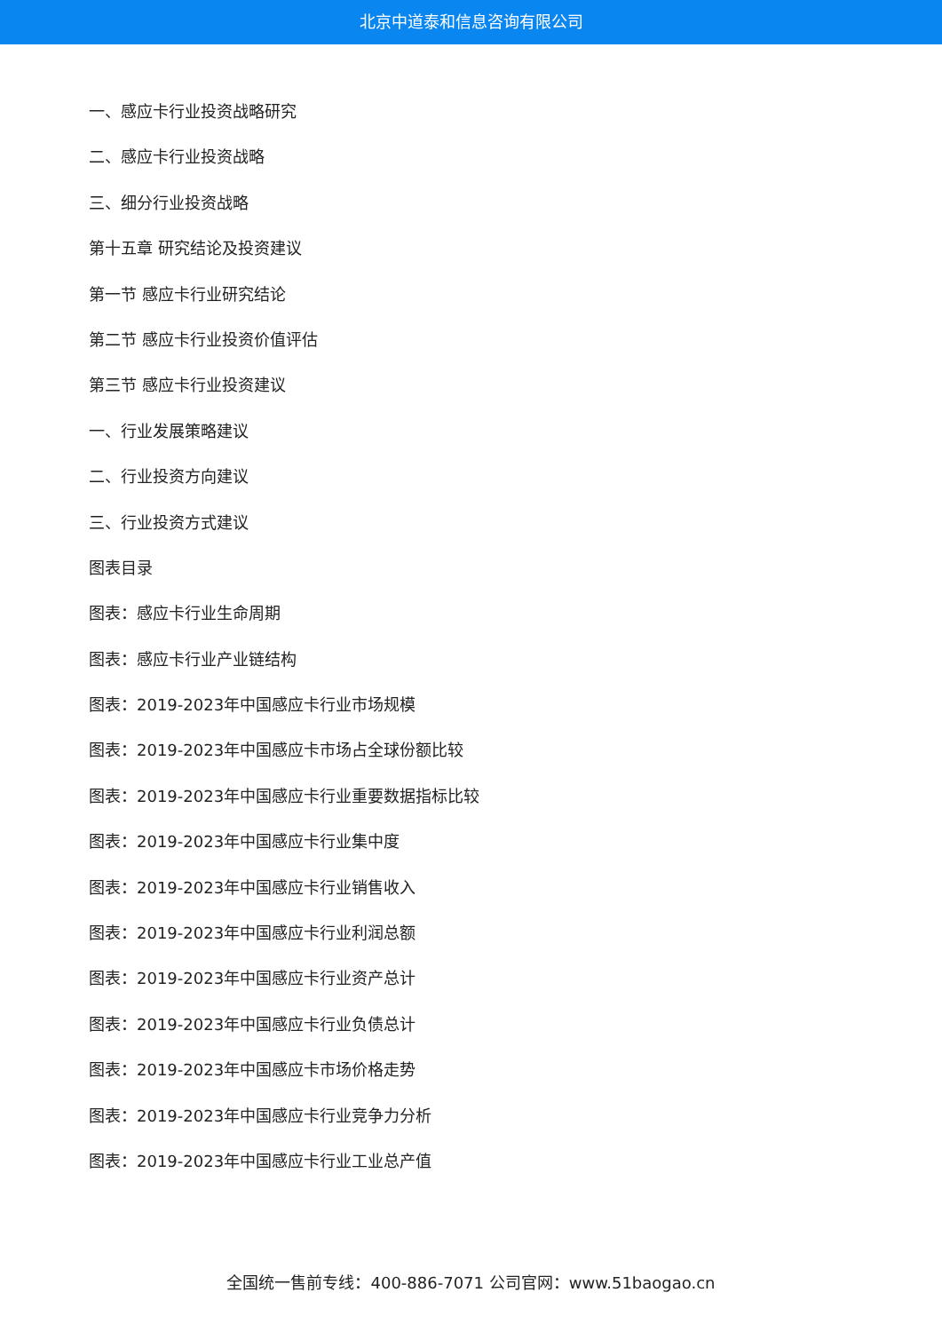北京中道泰和信息咨询有限公司
一、感应卡行业投资战略研究
二、感应卡行业投资战略
三、细分行业投资战略
第十五章 研究结论及投资建议
第一节 感应卡行业研究结论
第二节 感应卡行业投资价值评估
第三节 感应卡行业投资建议
一、行业发展策略建议
二、行业投资方向建议
三、行业投资方式建议
图表目录
图表：感应卡行业生命周期
图表：感应卡行业产业链结构
图表：2019-2023年中国感应卡行业市场规模
图表：2019-2023年中国感应卡市场占全球份额比较
图表：2019-2023年中国感应卡行业重要数据指标比较
图表：2019-2023年中国感应卡行业集中度
图表：2019-2023年中国感应卡行业销售收入
图表：2019-2023年中国感应卡行业利润总额
图表：2019-2023年中国感应卡行业资产总计
图表：2019-2023年中国感应卡行业负债总计
图表：2019-2023年中国感应卡市场价格走势
图表：2019-2023年中国感应卡行业竞争力分析
图表：2019-2023年中国感应卡行业工业总产值
全国统一售前专线：400-886-7071 公司官网：www.51baogao.cn